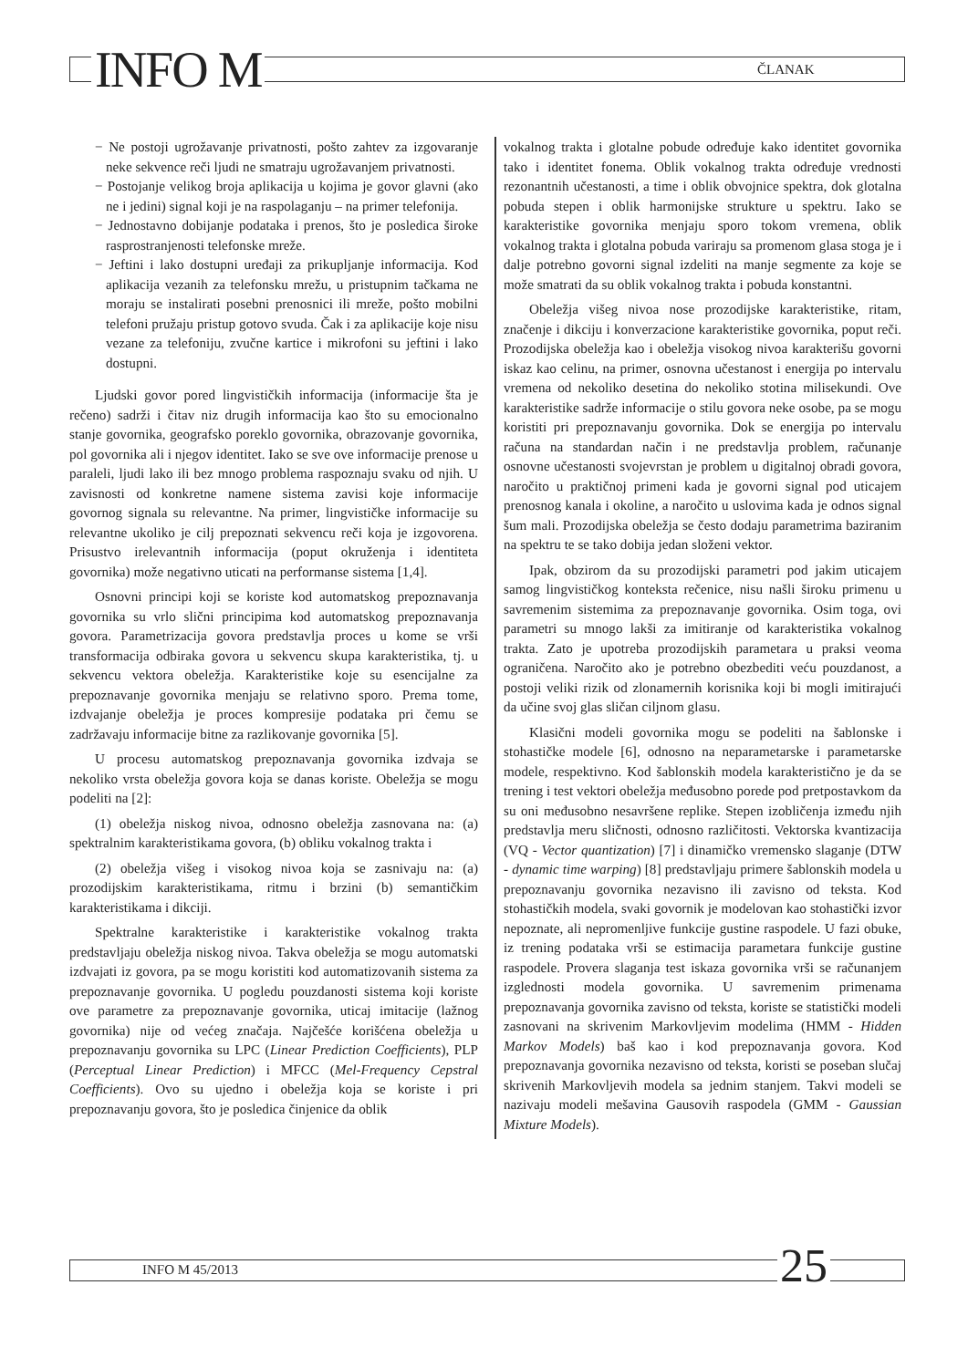INFO M ČLANAK
− Ne postoji ugrožavanje privatnosti, pošto zahtev za izgovaranje neke sekvence reči ljudi ne smatraju ugrožavanjem privatnosti.
− Postojanje velikog broja aplikacija u kojima je govor glavni (ako ne i jedini) signal koji je na raspolaganju – na primer telefonija.
− Jednostavno dobijanje podataka i prenos, što je posledica široke rasprostranjenosti telefonske mreže.
− Jeftini i lako dostupni uređaji za prikupljanje informacija. Kod aplikacija vezanih za telefonsku mrežu, u pristupnim tačkama ne moraju se instalirati posebni prenosnici ili mreže, pošto mobilni telefoni pružaju pristup gotovo svuda. Čak i za aplikacije koje nisu vezane za telefoniju, zvučne kartice i mikrofoni su jeftini i lako dostupni.
Ljudski govor pored lingvističkih informacija (informacije šta je rečeno) sadrži i čitav niz drugih informacija kao što su emocionalno stanje govornika, geografsko poreklo govornika, obrazovanje govornika, pol govornika ali i njegov identitet. Iako se sve ove informacije prenose u paraleli, ljudi lako ili bez mnogo problema raspoznaju svaku od njih. U zavisnosti od konkretne namene sistema zavisi koje informacije govornog signala su relevantne. Na primer, lingvističke informacije su relevantne ukoliko je cilj prepoznati sekvencu reči koja je izgovorena. Prisustvo irelevantnih informacija (poput okruženja i identiteta govornika) može negativno uticati na performanse sistema [1,4].
Osnovni principi koji se koriste kod automatskog prepoznavanja govornika su vrlo slični principima kod automatskog prepoznavanja govora. Parametrizacija govora predstavlja proces u kome se vrši transformacija odbiraka govora u sekvencu skupa karakteristika, tj. u sekvencu vektora obeležja. Karakteristike koje su esencijalne za prepoznavanje govornika menjaju se relativno sporo. Prema tome, izdvajanje obeležja je proces kompresije podataka pri čemu se zadržavaju informacije bitne za razlikovanje govornika [5].
U procesu automatskog prepoznavanja govornika izdvaja se nekoliko vrsta obeležja govora koja se danas koriste. Obeležja se mogu podeliti na [2]:
(1) obeležja niskog nivoa, odnosno obeležja zasnovana na: (a) spektralnim karakteristikama govora, (b) obliku vokalnog trakta i
(2) obeležja višeg i visokog nivoa koja se zasnivaju na: (a) prozodijskim karakteristikama, ritmu i brzini (b) semantičkim karakteristikama i dikciji.
Spektralne karakteristike i karakteristike vokalnog trakta predstavljaju obeležja niskog nivoa. Takva obeležja se mogu automatski izdvajati iz govora, pa se mogu koristiti kod automatizovanih sistema za prepoznavanje govornika. U pogledu pouzdanosti sistema koji koriste ove parametre za prepoznavanje govornika, uticaj imitacije (lažnog govornika) nije od većeg značaja. Najčešće korišćena obeležja u prepoznavanju govornika su LPC (Linear Prediction Coefficients), PLP (Perceptual Linear Prediction) i MFCC (Mel-Frequency Cepstral Coefficients). Ovo su ujedno i obeležja koja se koriste i pri prepoznavanju govora, što je posledica činjenice da oblik
vokalnog trakta i glotalne pobude određuje kako identitet govornika tako i identitet fonema. Oblik vokalnog trakta određuje vrednosti rezonantnih učestanosti, a time i oblik obvojnice spektra, dok glotalna pobuda stepen i oblik harmonijske strukture u spektru. Iako se karakteristike govornika menjaju sporo tokom vremena, oblik vokalnog trakta i glotalna pobuda variraju sa promenom glasa stoga je i dalje potrebno govorni signal izdeliti na manje segmente za koje se može smatrati da su oblik vokalnog trakta i pobuda konstantni.
Obeležja višeg nivoa nose prozodijske karakteristike, ritam, značenje i dikciju i konverzacione karakteristike govornika, poput reči. Prozodijska obeležja kao i obeležja visokog nivoa karakterišu govorni iskaz kao celinu, na primer, osnovna učestanost i energija po intervalu vremena od nekoliko desetina do nekoliko stotina milisekundi. Ove karakteristike sadrže informacije o stilu govora neke osobe, pa se mogu koristiti pri prepoznavanju govornika. Dok se energija po intervalu računa na standardan način i ne predstavlja problem, računanje osnovne učestanosti svojevrstan je problem u digitalnoj obradi govora, naročito u praktičnoj primeni kada je govorni signal pod uticajem prenosnog kanala i okoline, a naročito u uslovima kada je odnos signal šum mali. Prozodijska obeležja se često dodaju parametrima baziranim na spektru te se tako dobija jedan složeni vektor.
Ipak, obzirom da su prozodijski parametri pod jakim uticajem samog lingvističkog konteksta rečenice, nisu našli široku primenu u savremenim sistemima za prepoznavanje govornika. Osim toga, ovi parametri su mnogo lakši za imitiranje od karakteristika vokalnog trakta. Zato je upotreba prozodijskih parametara u praksi veoma ograničena. Naročito ako je potrebno obezbediti veću pouzdanost, a postoji veliki rizik od zlonamernih korisnika koji bi mogli imitirajući da učine svoj glas sličan ciljnom glasu.
Klasični modeli govornika mogu se podeliti na šablonske i stohastičke modele [6], odnosno na neparametarske i parametarske modele, respektivno. Kod šablonskih modela karakteristično je da se trening i test vektori obeležja međusobno porede pod pretpostavkom da su oni međusobno nesavršene replike. Stepen izobličenja između njih predstavlja meru sličnosti, odnosno različitosti. Vektorska kvantizacija (VQ - Vector quantization) [7] i dinamičko vremensko slaganje (DTW - dynamic time warping) [8] predstavljaju primere šablonskih modela u prepoznavanju govornika nezavisno ili zavisno od teksta. Kod stohastičkih modela, svaki govornik je modelovan kao stohastički izvor nepoznate, ali nepromenljive funkcije gustine raspodele. U fazi obuke, iz trening podataka vrši se estimacija parametara funkcije gustine raspodele. Provera slaganja test iskaza govornika vrši se računanjem izglednosti modela govornika. U savremenim primenama prepoznavanja govornika zavisno od teksta, koriste se statistički modeli zasnovani na skrivenim Markovljevim modelima (HMM - Hidden Markov Models) baš kao i kod prepoznavanja govora. Kod prepoznavanja govornika nezavisno od teksta, koristi se poseban slučaj skrivenih Markovljevih modela sa jednim stanjem. Takvi modeli se nazivaju modeli mešavina Gausovih raspodela (GMM - Gaussian Mixture Models).
INFO M 45/2013 25